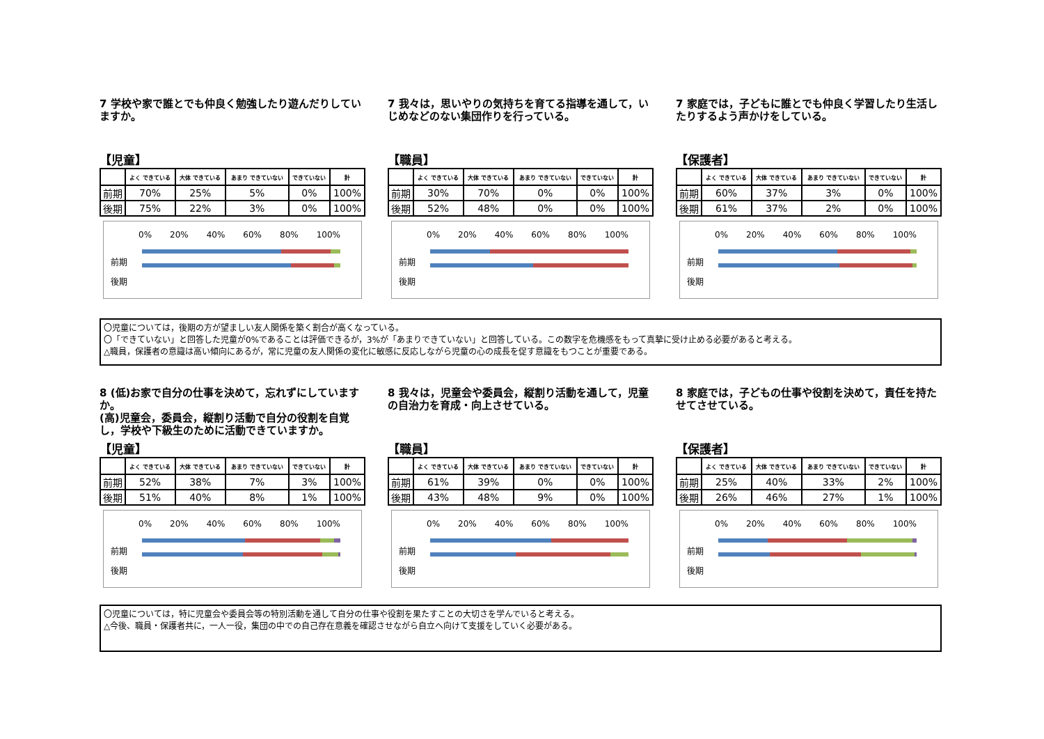7 学校や家で誰とでも仲良く勉強したり遊んだりしていますか。
【児童】
| | よく できている | 大体 できている | あまり できていない | できていない | 計 |
| --- | --- | --- | --- | --- | --- |
| 前期 | 70% | 25% | 5% | 0% | 100% |
| 後期 | 75% | 22% | 3% | 0% | 100% |
0% 20% 40% 60% 80% 100%
前期
後期
7 我々は，思いやりの気持ちを育てる指導を通して，いじめなどのない集団作りを行っている。
【職員】
| | よく できている | 大体 できている | あまり できていない | できていない | 計 |
| --- | --- | --- | --- | --- | --- |
| 前期 | 30% | 70% | 0% | 0% | 100% |
| 後期 | 52% | 48% | 0% | 0% | 100% |
0% 20% 40% 60% 80% 100%
前期
後期
7 家庭では，子どもに誰とでも仲良く学習したり生活したりするよう声かけをしている。
【保護者】
| | よく できている | 大体 できている | あまり できていない | できていない | 計 |
| --- | --- | --- | --- | --- | --- |
| 前期 | 60% | 37% | 3% | 0% | 100% |
| 後期 | 61% | 37% | 2% | 0% | 100% |
0% 20% 40% 60% 80% 100%
前期
後期
〇児童については，後期の方が望ましい友人関係を築く割合が高くなっている。
〇「できていない」と回答した児童が0%であることは評価できるが，3%が「あまりできていない」と回答している。この数字を危機感をもって真摯に受け止める必要があると考える。
△職員，保護者の意識は高い傾向にあるが，常に児童の友人関係の変化に敏感に反応しながら児童の心の成長を促す意識をもつことが重要である。
8 (低)お家で自分の仕事を決めて，忘れずにしていますか。
(高)児童会，委員会，縦割り活動で自分の役割を自覚し，学校や下級生のために活動できていますか。
【児童】
| | よく できている | 大体 できている | あまり できていない | できていない | 計 |
| --- | --- | --- | --- | --- | --- |
| 前期 | 52% | 38% | 7% | 3% | 100% |
| 後期 | 51% | 40% | 8% | 1% | 100% |
0% 20% 40% 60% 80% 100%
前期
後期
8 我々は，児童会や委員会，縦割り活動を通して，児童の自治力を育成・向上させている。
【職員】
| | よく できている | 大体 できている | あまり できていない | できていない | 計 |
| --- | --- | --- | --- | --- | --- |
| 前期 | 61% | 39% | 0% | 0% | 100% |
| 後期 | 43% | 48% | 9% | 0% | 100% |
0% 20% 40% 60% 80% 100%
前期
後期
8 家庭では，子どもの仕事や役割を決めて，責任を持たせてさせている。
【保護者】
| | よく できている | 大体 できている | あまり できていない | できていない | 計 |
| --- | --- | --- | --- | --- | --- |
| 前期 | 25% | 40% | 33% | 2% | 100% |
| 後期 | 26% | 46% | 27% | 1% | 100% |
0% 20% 40% 60% 80% 100%
前期
後期
〇児童については，特に児童会や委員会等の特別活動を通して自分の仕事や役割を果たすことの大切さを学んでいると考える。
△今後、職員・保護者共に，一人一役，集団の中での自己存在意義を確認させながら自立へ向けて支援をしていく必要がある。